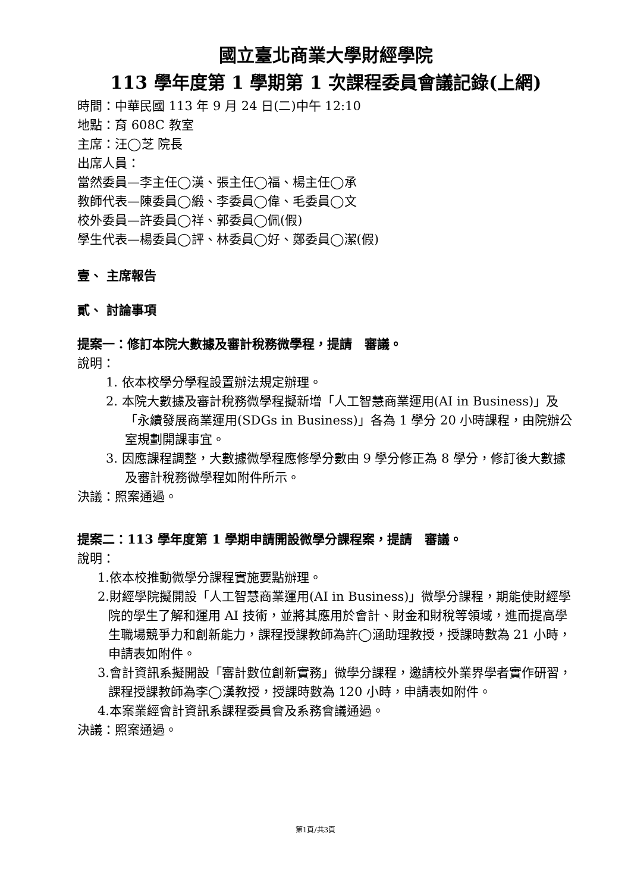國立臺北商業大學財經學院
113 學年度第 1 學期第 1 次課程委員會議記錄(上網)
時間：中華民國 113 年 9 月 24 日(二)中午 12:10
地點：育 608C 教室
主席：汪◯芝 院長
出席人員：
當然委員—李主任◯漢、張主任◯福、楊主任◯承
教師代表—陳委員◯緞、李委員◯偉、毛委員◯文
校外委員—許委員◯祥、郭委員◯佩(假)
學生代表—楊委員◯評、林委員◯好、鄭委員◯潔(假)
壹、 主席報告
貳、 討論事項
提案一：修訂本院大數據及審計稅務微學程，提請　審議。
說明：
1. 依本校學分學程設置辦法規定辦理。
2. 本院大數據及審計稅務微學程擬新增「人工智慧商業運用(AI in Business)」及「永續發展商業運用(SDGs in Business)」各為 1 學分 20 小時課程，由院辦公室規劃開課事宜。
3. 因應課程調整，大數據微學程應修學分數由 9 學分修正為 8 學分，修訂後大數據及審計稅務微學程如附件所示。
決議：照案通過。
提案二：113 學年度第 1 學期申請開設微學分課程案，提請　審議。
說明：
1.依本校推動微學分課程實施要點辦理。
2.財經學院擬開設「人工智慧商業運用(AI in Business)」微學分課程，期能使財經學院的學生了解和運用 AI 技術，並將其應用於會計、財金和財稅等領域，進而提高學生職場競爭力和創新能力，課程授課教師為許◯涵助理教授，授課時數為 21 小時，申請表如附件。
3.會計資訊系擬開設「審計數位創新實務」微學分課程，邀請校外業界學者實作研習，課程授課教師為李◯漢教授，授課時數為 120 小時，申請表如附件。
4.本案業經會計資訊系課程委員會及系務會議通過。
決議：照案通過。
第1頁/共3頁